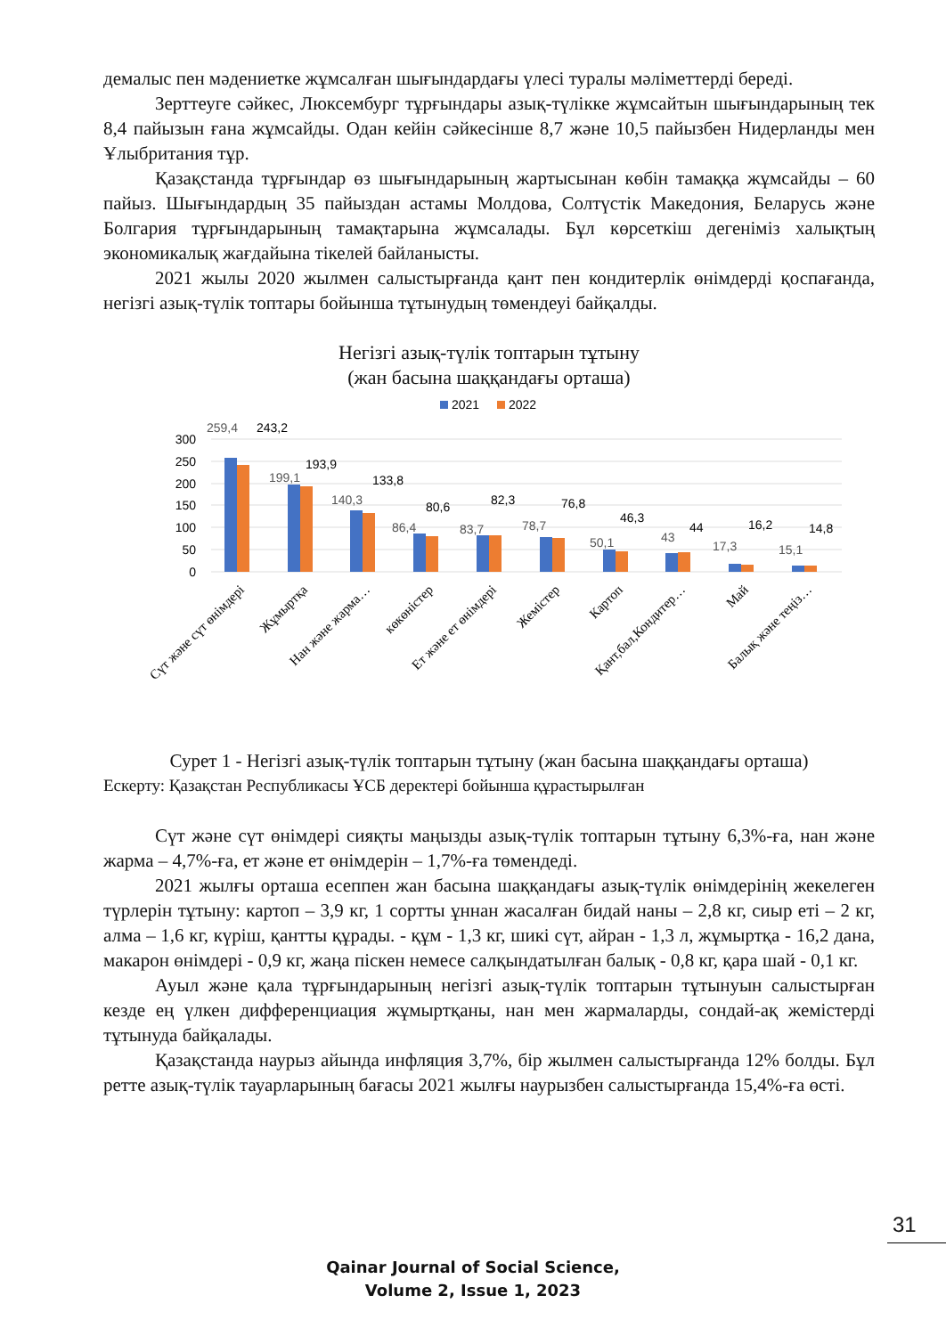демалыс пен мәдениетке жұмсалған шығындардағы үлесі туралы мәліметтерді береді.
Зерттеуге сәйкес, Люксембург тұрғындары азық-түлікке жұмсайтын шығындарының тек 8,4 пайызын ғана жұмсайды. Одан кейін сәйкесінше 8,7 және 10,5 пайызбен Нидерланды мен Ұлыбритания тұр.
Қазақстанда тұрғындар өз шығындарының жартысынан көбін тамаққа жұмсайды – 60 пайыз. Шығындардың 35 пайыздан астамы Молдова, Солтүстік Македония, Беларусь және Болгария тұрғындарының тамақтарына жұмсалады. Бұл көрсеткіш дегеніміз халықтың экономикалық жағдайына тікелей байланысты.
2021 жылы 2020 жылмен салыстырғанда қант пен кондитерлік өнімдерді қоспағанда, негізгі азық-түлік топтары бойынша тұтынудың төмендеуі байқалды.
Негізгі азық-түлік топтарын тұтыну
(жан басына шаққандағы орташа)
2021
2022
300
250
200
150
100
50
0
259,4
199,1
140,3
86,4
83,7
78,7
50,1
43
17,3
15,1
243,2
193,9
133,8
80,6
82,3
76,8
46,3
44
16,2
14,8
Сүт және сүт өнімдері
Жұмыртқа
Нан және жарма…
көкөністер
Ет және ет өнімдері
Жемістер
Картоп
Қант,бал,Кондитер…
Май
Балық және теңіз…
Сурет 1 - Негізгі азық-түлік топтарын тұтыну (жан басына шаққандағы орташа)
Ескерту: Қазақстан Республикасы ҰСБ деректері бойынша құрастырылған
Сүт және сүт өнімдері сияқты маңызды азық-түлік топтарын тұтыну 6,3%-ға, нан және жарма – 4,7%-ға, ет және ет өнімдерін – 1,7%-ға төмендеді.
2021 жылғы орташа есеппен жан басына шаққандағы азық-түлік өнімдерінің жекелеген түрлерін тұтыну: картоп – 3,9 кг, 1 сортты ұннан жасалған бидай наны – 2,8 кг, сиыр еті – 2 кг, алма – 1,6 кг, күріш, қантты құрады. - құм - 1,3 кг, шикі сүт, айран - 1,3 л, жұмыртқа - 16,2 дана, макарон өнімдері - 0,9 кг, жаңа піскен немесе салқындатылған балық - 0,8 кг, қара шай - 0,1 кг.
Ауыл және қала тұрғындарының негізгі азық-түлік топтарын тұтынуын салыстырған кезде ең үлкен дифференциация жұмыртқаны, нан мен жармаларды, сондай-ақ жемістерді тұтынуда байқалады.
Қазақстанда наурыз айында инфляция 3,7%, бір жылмен салыстырғанда 12% болды. Бұл ретте азық-түлік тауарларының бағасы 2021 жылғы наурызбен салыстырғанда 15,4%-ға өсті.
31
Qainar Journal of Social Science,
Volume 2, Issue 1, 2023